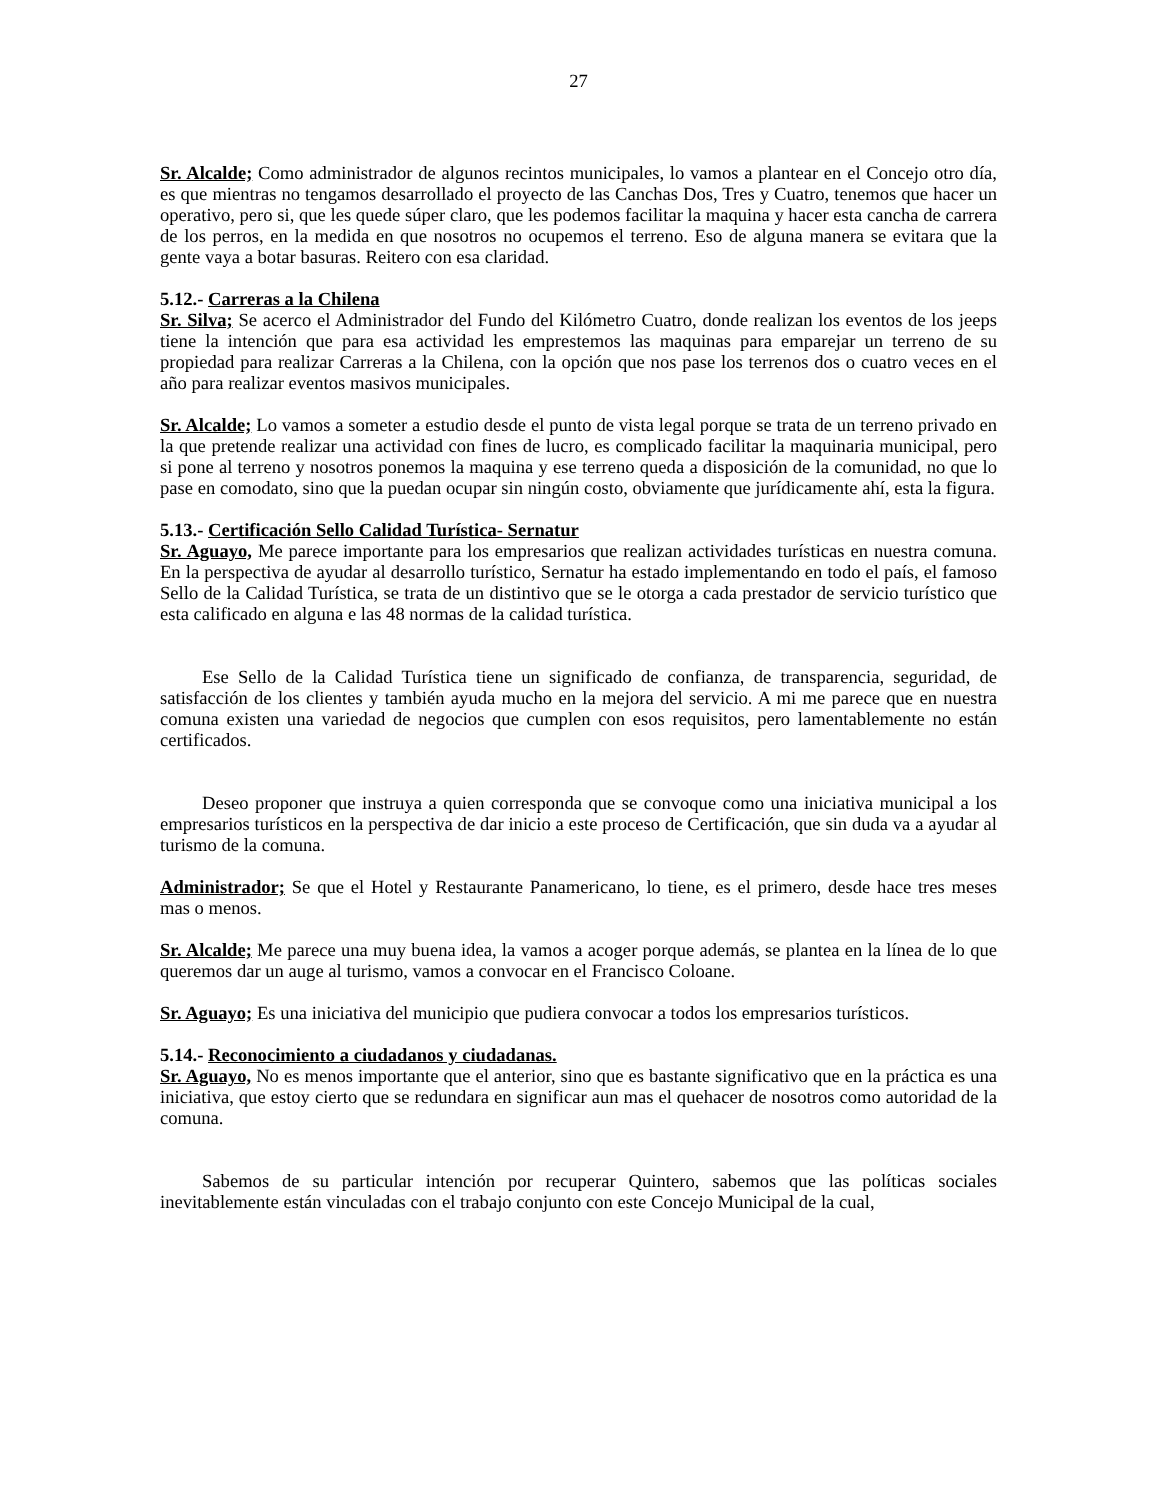27
Sr. Alcalde; Como administrador de algunos recintos municipales, lo vamos a plantear en el Concejo otro día, es que mientras no tengamos desarrollado el proyecto de las Canchas Dos, Tres y Cuatro, tenemos que hacer un operativo, pero si, que les quede súper claro, que les podemos facilitar la maquina y hacer esta cancha de carrera de los perros, en la medida en que nosotros no ocupemos el terreno. Eso de alguna manera se evitara que la gente vaya a botar basuras. Reitero con esa claridad.
5.12.- Carreras a la Chilena
Sr. Silva; Se acerco el Administrador del Fundo del Kilómetro Cuatro, donde realizan los eventos de los jeeps tiene la intención que para esa actividad les emprestemos las maquinas para emparejar un terreno de su propiedad para realizar Carreras a la Chilena, con la opción que nos pase los terrenos dos o cuatro veces en el año para realizar eventos masivos municipales.
Sr. Alcalde; Lo vamos a someter a estudio desde el punto de vista legal porque se trata de un terreno privado en la que pretende realizar una actividad con fines de lucro, es complicado facilitar la maquinaria municipal, pero si pone al terreno y nosotros ponemos la maquina y ese terreno queda a disposición de la comunidad, no que lo pase en comodato, sino que la puedan ocupar sin ningún costo, obviamente que jurídicamente ahí, esta la figura.
5.13.- Certificación Sello Calidad Turística- Sernatur
Sr. Aguayo, Me parece importante para los empresarios que realizan actividades turísticas en nuestra comuna. En la perspectiva de ayudar al desarrollo turístico, Sernatur ha estado implementando en todo el país, el famoso Sello de la Calidad Turística, se trata de un distintivo que se le otorga a cada prestador de servicio turístico que esta calificado en alguna e las 48 normas de la calidad turística.
Ese Sello de la Calidad Turística tiene un significado de confianza, de transparencia, seguridad, de satisfacción de los clientes y también ayuda mucho en la mejora del servicio. A mi me parece que en nuestra comuna existen una variedad de negocios que cumplen con esos requisitos, pero lamentablemente no están certificados.
Deseo proponer que instruya a quien corresponda que se convoque como una iniciativa municipal a los empresarios turísticos en la perspectiva de dar inicio a este proceso de Certificación, que sin duda va a ayudar al turismo de la comuna.
Administrador; Se que el Hotel y Restaurante Panamericano, lo tiene, es el primero, desde hace tres meses mas o menos.
Sr. Alcalde; Me parece una muy buena idea, la vamos a acoger porque además, se plantea en la línea de lo que queremos dar un auge al turismo, vamos a convocar en el Francisco Coloane.
Sr. Aguayo; Es una iniciativa del municipio que pudiera convocar a todos los empresarios turísticos.
5.14.- Reconocimiento a ciudadanos y ciudadanas.
Sr. Aguayo, No es menos importante que el anterior, sino que es bastante significativo que en la práctica es una iniciativa, que estoy cierto que se redundara en significar aun mas el quehacer de nosotros como autoridad de la comuna.
Sabemos de su particular intención por recuperar Quintero, sabemos que las políticas sociales inevitablemente están vinculadas con el trabajo conjunto con este Concejo Municipal de la cual,